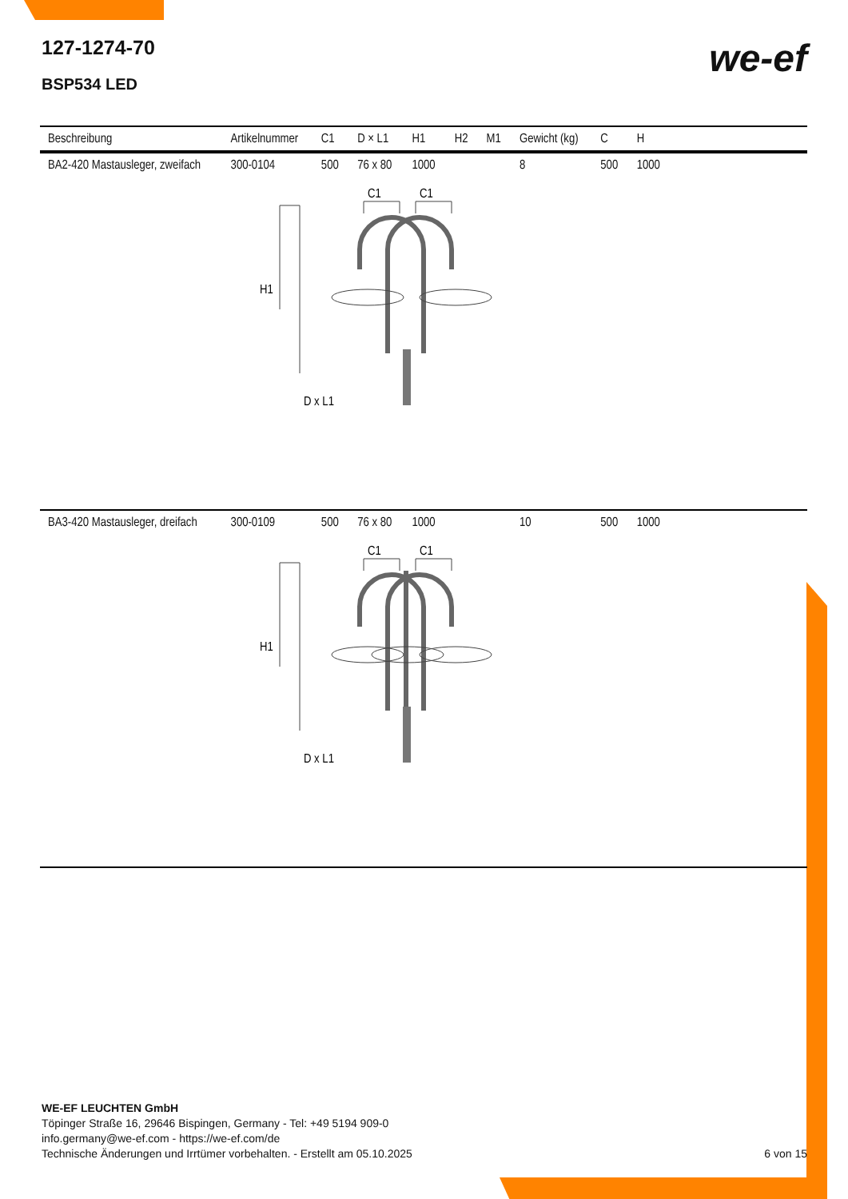127-1274-70
BSP534 LED
we-ef
| Beschreibung | Artikelnummer | C1 | D × L1 | H1 | H2 | M1 | Gewicht (kg) | C | H | |
| --- | --- | --- | --- | --- | --- | --- | --- | --- | --- | --- |
| BA2-420 Mastausleger, zweifach | 300-0104 | 500 | 76 x 80 | 1000 | | | 8 | 500 | 1000 | |
| H1 C1 C1 D x L1 | | | | | | | | | | |
| BA3-420 Mastausleger, dreifach | 300-0109 | 500 | 76 x 80 | 1000 | | | 10 | 500 | 1000 | |
| H1 C1 C1 D x L1 | | | | | | | | | | |
WE-EF LEUCHTEN GmbH
Töpinger Straße 16, 29646 Bispingen, Germany - Tel: +49 5194 909-0
info.germany@we-ef.com - https://we-ef.com/de
6 von 15 Technische Änderungen und Irrtümer vorbehalten. - Erstellt am 05.10.2025